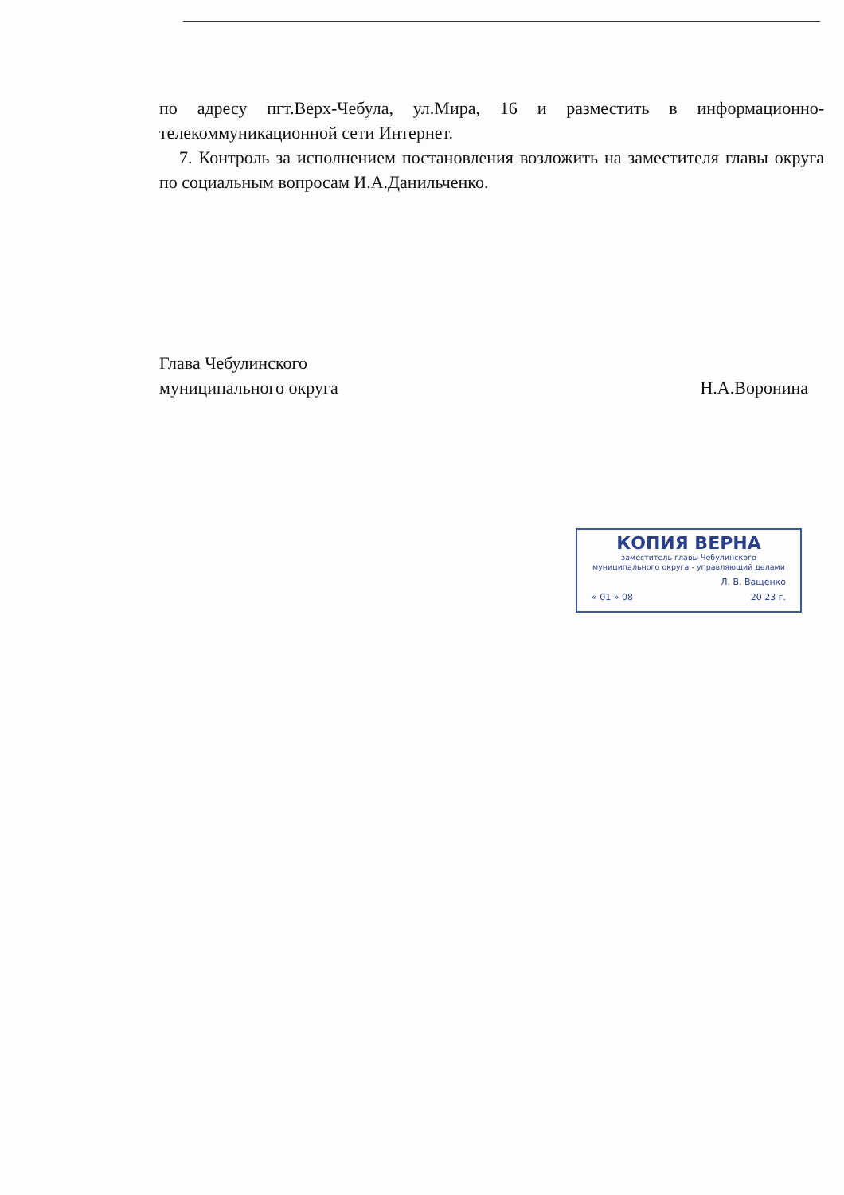по адресу пгт.Верх-Чебула, ул.Мира, 16 и разместить в информационно-телекоммуникационной сети Интернет.
7. Контроль за исполнением постановления возложить на заместителя главы округа по социальным вопросам И.А.Данильченко.
Глава Чебулинского
муниципального округа
Н.А.Воронина
КОПИЯ ВЕРНА
заместитель главы Чебулинского
муниципального округа - управляющий делами
Л. В. Ващенко
« 01 » 08 20 23 г.